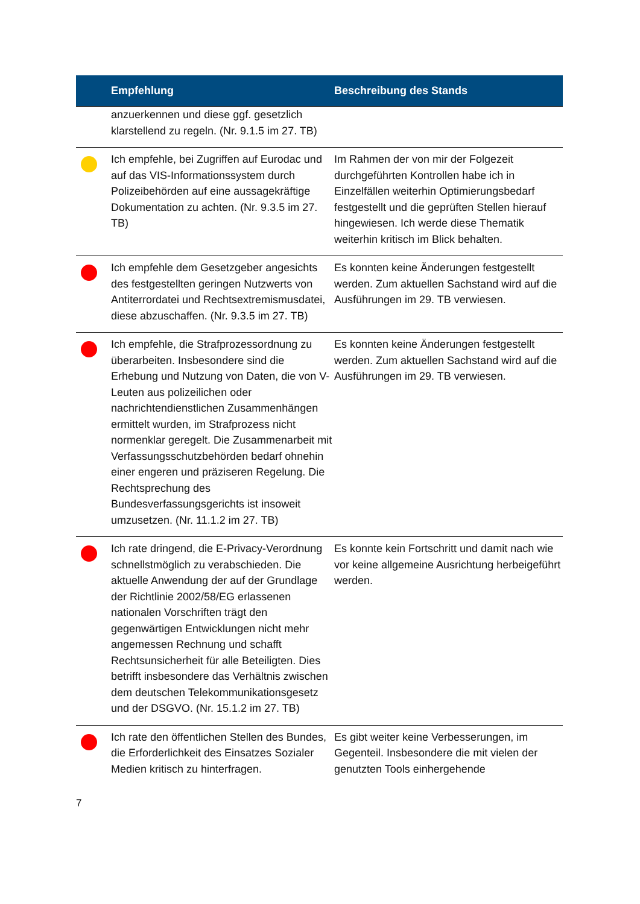| | Empfehlung | Beschreibung des Stands |
| --- | --- | --- |
| | anzuerkennen und diese ggf. gesetzlich klarstellend zu regeln. (Nr. 9.1.5 im 27. TB) | |
| | Ich empfehle, bei Zugriffen auf Eurodac und auf das VIS-Informationssystem durch Polizeibehörden auf eine aussagekräftige Dokumentation zu achten. (Nr. 9.3.5 im 27. TB) | Im Rahmen der von mir der Folgezeit durchgeführten Kontrollen habe ich in Einzelfällen weiterhin Optimierungsbedarf festgestellt und die geprüften Stellen hierauf hingewiesen. Ich werde diese Thematik weiterhin kritisch im Blick behalten. |
| | Ich empfehle dem Gesetzgeber angesichts des festgestellten geringen Nutzwerts von Antiterrordatei und Rechtsextremismusdatei, diese abzuschaffen. (Nr. 9.3.5 im 27. TB) | Es konnten keine Änderungen festgestellt werden. Zum aktuellen Sachstand wird auf die Ausführungen im 29. TB verwiesen. |
| | Ich empfehle, die Strafprozessordnung zu überarbeiten. Insbesondere sind die Erhebung und Nutzung von Daten, die von V-Leuten aus polizeilichen oder nachrichtendienstlichen Zusammenhängen ermittelt wurden, im Strafprozess nicht normenklar geregelt. Die Zusammenarbeit mit Verfassungsschutzbehörden bedarf ohnehin einer engeren und präziseren Regelung. Die Rechtsprechung des Bundesverfassungsgerichts ist insoweit umzusetzen. (Nr. 11.1.2 im 27. TB) | Es konnten keine Änderungen festgestellt werden. Zum aktuellen Sachstand wird auf die Ausführungen im 29. TB verwiesen. |
| | Ich rate dringend, die E-Privacy-Verordnung schnellstmöglich zu verabschieden. Die aktuelle Anwendung der auf der Grundlage der Richtlinie 2002/58/EG erlassenen nationalen Vorschriften trägt den gegenwärtigen Entwicklungen nicht mehr angemessen Rechnung und schafft Rechtsunsicherheit für alle Beteiligten. Dies betrifft insbesondere das Verhältnis zwischen dem deutschen Telekommunikationsgesetz und der DSGVO. (Nr. 15.1.2 im 27. TB) | Es konnte kein Fortschritt und damit nach wie vor keine allgemeine Ausrichtung herbeigeführt werden. |
| | Ich rate den öffentlichen Stellen des Bundes, die Erforderlichkeit des Einsatzes Sozialer Medien kritisch zu hinterfragen. | Es gibt weiter keine Verbesserungen, im Gegenteil. Insbesondere die mit vielen der genutzten Tools einhergehende |
7